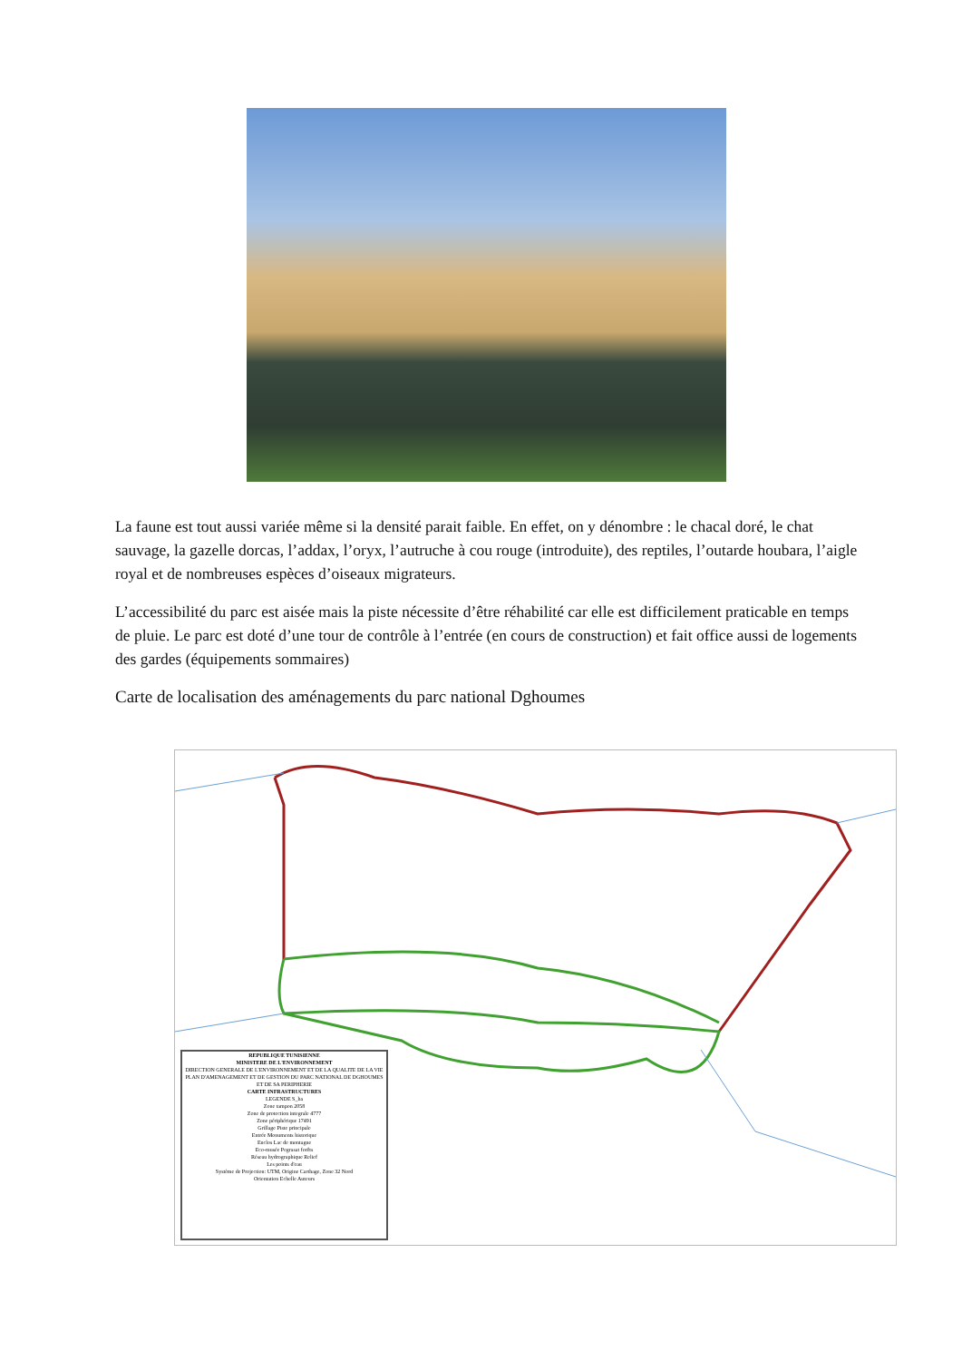La faune est tout aussi variée même si la densité parait faible. En effet, on y dénombre : le chacal doré, le chat sauvage, la gazelle dorcas, l’addax, l’oryx, l’autruche à cou rouge (introduite), des reptiles, l’outarde houbara, l’aigle royal et de nombreuses espèces d’oiseaux migrateurs.
L’accessibilité du parc est aisée mais la piste nécessite d’être réhabilité car elle est difficilement praticable en temps de pluie. Le parc est doté d’une tour de contrôle à l’entrée (en cours de construction) et fait office aussi de logements des gardes (équipements sommaires)
Carte de localisation des aménagements du parc national Dghoumes
REPUBLIQUE TUNISIENNE
MINISTERE DE L'ENVIRONNEMENT
DIRECTION GENERALE DE L'ENVIRONNEMENT ET DE LA QUALITE DE LA VIE
PLAN D'AMENAGEMENT ET DE GESTION DU PARC NATIONAL DE DGHOUMES ET DE SA PERIPHERIE
CARTE INFRASTRUCTURES
LEGENDE S_ha
Zone tampon 2058
Zone de protection integrale 4777
Zone périphérique 17491
Grillage Piste principale
Entrée Monuments historique
Enclos Lac de montagne
Eco-musée Pegrasat forêts
Réseau hydrographique Relief
Les points d'eau
Système de Projection: UTM, Origine Carthage, Zone 32 Nord
Orientation Echelle Auteurs